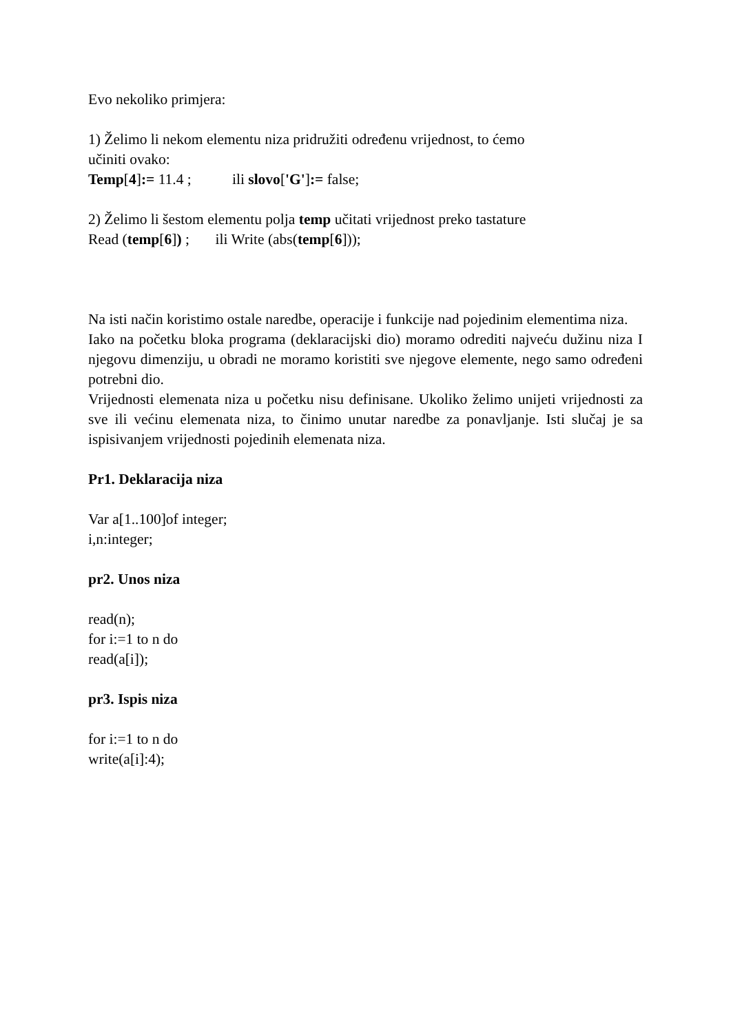Evo nekoliko primjera:
1) Želimo li nekom elementu niza pridružiti određenu vrijednost, to ćemo
učiniti ovako:
Temp[4]:= 11.4 ; ili slovo['G']:= false;
2) Želimo li šestom elementu polja temp učitati vrijednost preko tastature
Read (temp[6]) ; ili Write (abs(temp[6]));
Na isti način koristimo ostale naredbe, operacije i funkcije nad pojedinim elementima niza.
Iako na početku bloka programa (deklaracijski dio) moramo odrediti najveću dužinu niza I njegovu dimenziju, u obradi ne moramo koristiti sve njegove elemente, nego samo određeni potrebni dio.
Vrijednosti elemenata niza u početku nisu definisane. Ukoliko želimo unijeti vrijednosti za sve ili većinu elemenata niza, to činimo unutar naredbe za ponavljanje. Isti slučaj je sa ispisivanjem vrijednosti pojedinih elemenata niza.
Pr1. Deklaracija niza
Var a[1..100]of integer;
i,n:integer;
pr2. Unos niza
read(n);
for i:=1 to n do
read(a[i]);
pr3. Ispis niza
for i:=1 to n do
write(a[i]:4);